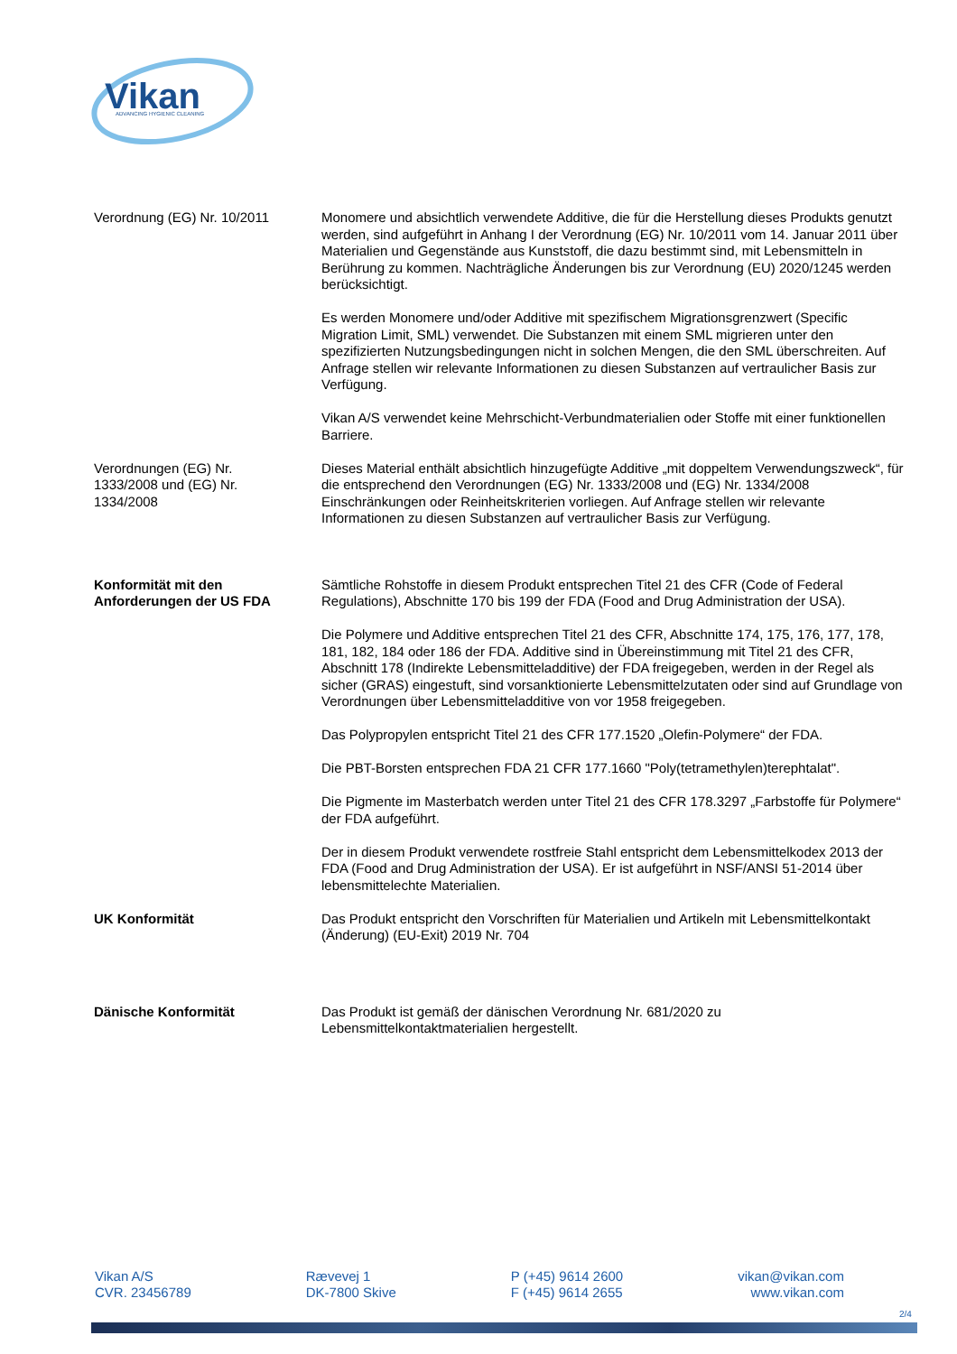Vikan
ADVANCING HYGIENIC CLEANING
Verordnung (EG) Nr. 10/2011 Monomere und absichtlich verwendete Additive, die für die Herstellung dieses Produkts genutzt werden, sind aufgeführt in Anhang I der Verordnung (EG) Nr. 10/2011 vom 14. Januar 2011 über Materialien und Gegenstände aus Kunststoff, die dazu bestimmt sind, mit Lebensmitteln in Berührung zu kommen. Nachträgliche Änderungen bis zur Verordnung (EU) 2020/1245 werden berücksichtigt.
Es werden Monomere und/oder Additive mit spezifischem Migrationsgrenzwert (Specific Migration Limit, SML) verwendet. Die Substanzen mit einem SML migrieren unter den spezifizierten Nutzungsbedingungen nicht in solchen Mengen, die den SML überschreiten. Auf Anfrage stellen wir relevante Informationen zu diesen Substanzen auf vertraulicher Basis zur Verfügung.
Vikan A/S verwendet keine Mehrschicht-Verbundmaterialien oder Stoffe mit einer funktionellen Barriere.
Verordnungen (EG) Nr.
1333/2008 und (EG) Nr.
1334/2008
Dieses Material enthält absichtlich hinzugefügte Additive „mit doppeltem Verwendungszweck“, für die entsprechend den Verordnungen (EG) Nr. 1333/2008 und (EG) Nr. 1334/2008 Einschränkungen oder Reinheitskriterien vorliegen. Auf Anfrage stellen wir relevante Informationen zu diesen Substanzen auf vertraulicher Basis zur Verfügung.
Konformität mit den
Anforderungen der US FDA
Sämtliche Rohstoffe in diesem Produkt entsprechen Titel 21 des CFR (Code of Federal Regulations), Abschnitte 170 bis 199 der FDA (Food and Drug Administration der USA).
Die Polymere und Additive entsprechen Titel 21 des CFR, Abschnitte 174, 175, 176, 177, 178, 181, 182, 184 oder 186 der FDA. Additive sind in Übereinstimmung mit Titel 21 des CFR, Abschnitt 178 (Indirekte Lebensmitteladditive) der FDA freigegeben, werden in der Regel als sicher (GRAS) eingestuft, sind vorsanktionierte Lebensmittelzutaten oder sind auf Grundlage von Verordnungen über Lebensmitteladditive von vor 1958 freigegeben.
Das Polypropylen entspricht Titel 21 des CFR 177.1520 „Olefin-Polymere“ der FDA.
Die PBT-Borsten entsprechen FDA 21 CFR 177.1660 "Poly(tetramethylen)terephtalat".
Die Pigmente im Masterbatch werden unter Titel 21 des CFR 178.3297 „Farbstoffe für Polymere“ der FDA aufgeführt.
Der in diesem Produkt verwendete rostfreie Stahl entspricht dem Lebensmittelkodex 2013 der FDA (Food and Drug Administration der USA). Er ist aufgeführt in NSF/ANSI 51-2014 über lebensmittelechte Materialien.
UK Konformität Das Produkt entspricht den Vorschriften für Materialien und Artikeln mit Lebensmittelkontakt (Änderung) (EU-Exit) 2019 Nr. 704
Dänische Konformität Das Produkt ist gemäß der dänischen Verordnung Nr. 681/2020 zu Lebensmittelkontaktmaterialien hergestellt.
Vikan A/S
CVR. 23456789
Rævevej 1
DK-7800 Skive
P (+45) 9614 2600
F (+45) 9614 2655
vikan@vikan.com
www.vikan.com
2/4